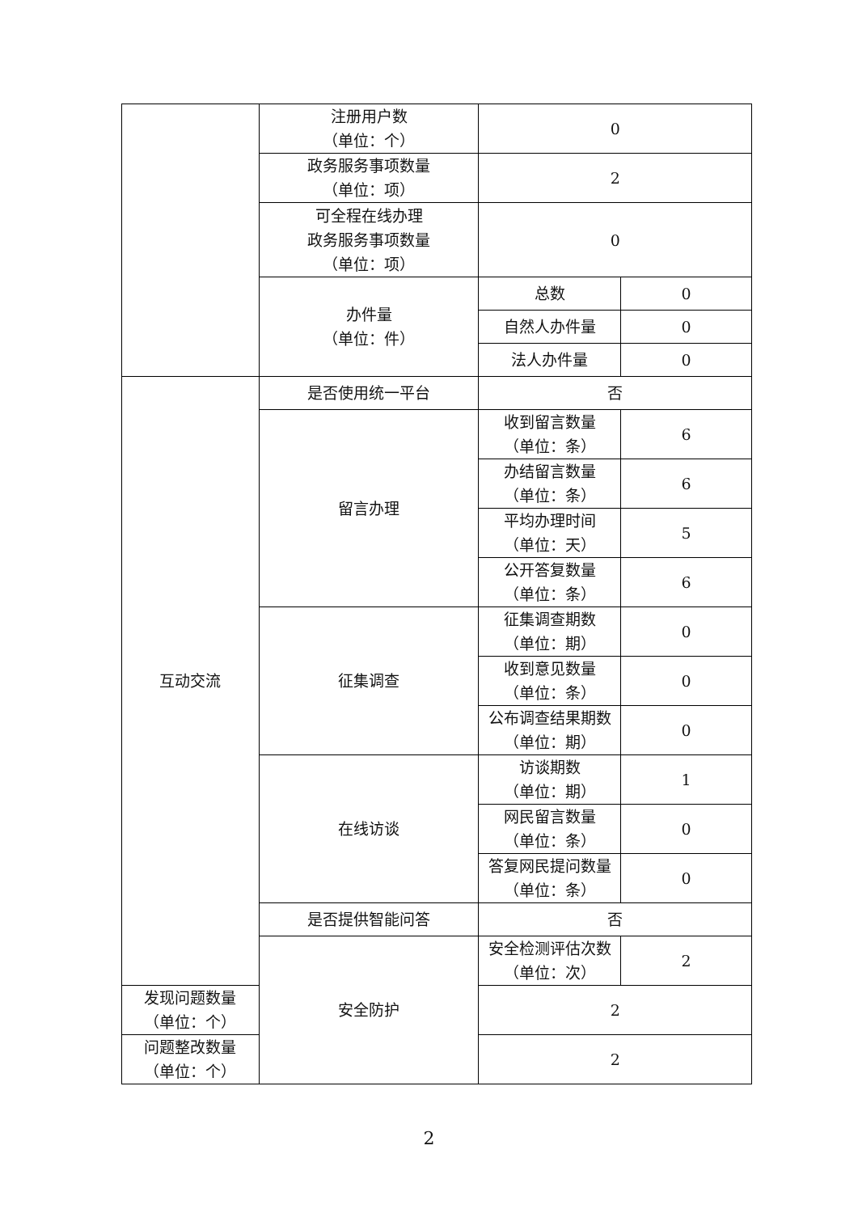| | 注册用户数 （单位：个） | 0 | |
| | 政务服务事项数量 （单位：项） | 2 | |
| | 可全程在线办理 政务服务事项数量 （单位：项） | 0 | |
| | 办件量 （单位：件） | 总数 | 0 |
| | | 自然人办件量 | 0 |
| | | 法人办件量 | 0 |
| 互动交流 | 是否使用统一平台 | 否 | |
| | 留言办理 | 收到留言数量 （单位：条） | 6 |
| | | 办结留言数量 （单位：条） | 6 |
| | | 平均办理时间 （单位：天） | 5 |
| | | 公开答复数量 （单位：条） | 6 |
| | 征集调查 | 征集调查期数 （单位：期） | 0 |
| | | 收到意见数量 （单位：条） | 0 |
| | | 公布调查结果期数 （单位：期） | 0 |
| | 在线访谈 | 访谈期数 （单位：期） | 1 |
| | | 网民留言数量 （单位：条） | 0 |
| | | 答复网民提问数量 （单位：条） | 0 |
| | 是否提供智能问答 | 否 | |
| | 安全防护 | 安全检测评估次数 （单位：次） | 2 |
| 发现问题数量 （单位：个） | | 2 | |
| 问题整改数量 （单位：个） | | 2 | |
2